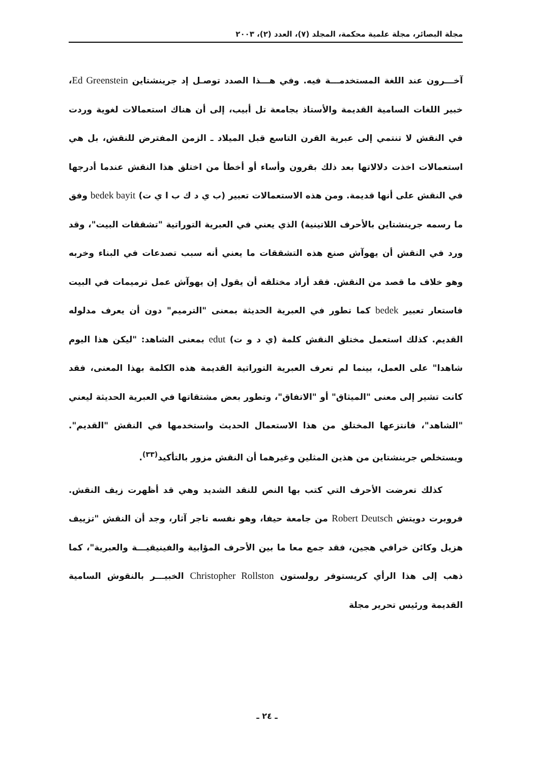مجلة البصائر، مجلة علمية محكمة، المجلد (٧)، العدد (٢)، ٢٠٠٣
آخـــرون عند اللغة المستخدمـــة فيه. وفي هـــذا الصدد توصـل إد جرينشتاين Ed Greenstein، خبير اللغات السامية القديمة والأستاذ بجامعة تل أبيب، إلى أن هناك استعمالات لغوية وردت في النقش لا تنتمي إلى عبرية القرن التاسع قبل الميلاد ـ الزمن المفترض للنقش، بل هي استعمالات اخذت دلالاتها بعد ذلك بقرون وأساء أو أخطأ من اختلق هذا النقش عندما أدرجها في النقش على أنها قديمة. ومن هذه الاستعمالات تعبير (ب ي د ك ب ا ي ت) bedek bayit وفق ما رسمه جرينشتاين بالأحرف اللاتينية) الذي يعني في العبرية التوراتية "تشققات البيت"، وقد ورد في النقش أن يهوآش صنع هذه التشققات ما يعني أنه سبب تصدعات في البناء وخربه وهو خلاف ما قصد من النقش. فقد أراد مختلقه أن يقول إن يهوآش عمل ترميمات في البيت فاستعار تعبير bedek كما تطور في العبرية الحديثة بمعنى "الترميم" دون أن يعرف مدلوله القديم. كذلك استعمل مختلق النقش كلمة (ي د و ت) edut بمعنى الشاهد: "ليكن هذا اليوم شاهدا" على العمل، بينما لم تعرف العبرية التوراتية القديمة هذه الكلمة بهذا المعنى، فقد كانت تشير إلى معنى "الميثاق" أو "الاتفاق"، وتطور بعض مشتقاتها في العبرية الحديثة ليعني "الشاهد"، فانتزعها المختلق من هذا الاستعمال الحديث واستخدمها في النقش "القديم". ويستخلص جرينشتاين من هذين المثلين وغيرهما أن النقش مزور بالتأكيد<sup>(٣٣)</sup>.
كذلك تعرضت الأحرف التي كتب بها النص للنقد الشديد وهي قد أظهرت زيف النقش. فروبرت دويتش Robert Deutsch من جامعة حيفا، وهو نفسه تاجر آثار، وجد أن النقش "تزييف هزيل وكائن خرافي هجين، فقد جمع معا ما بين الأحرف المؤابية والفينيقيـــة والعبرية"، كما ذهب إلى هذا الرأي كريستوفر رولستون Christopher Rollston الخبيـــر بالنقوش السامية القديمة ورئيس تحرير مجلة
ـ ٢٤ ـ